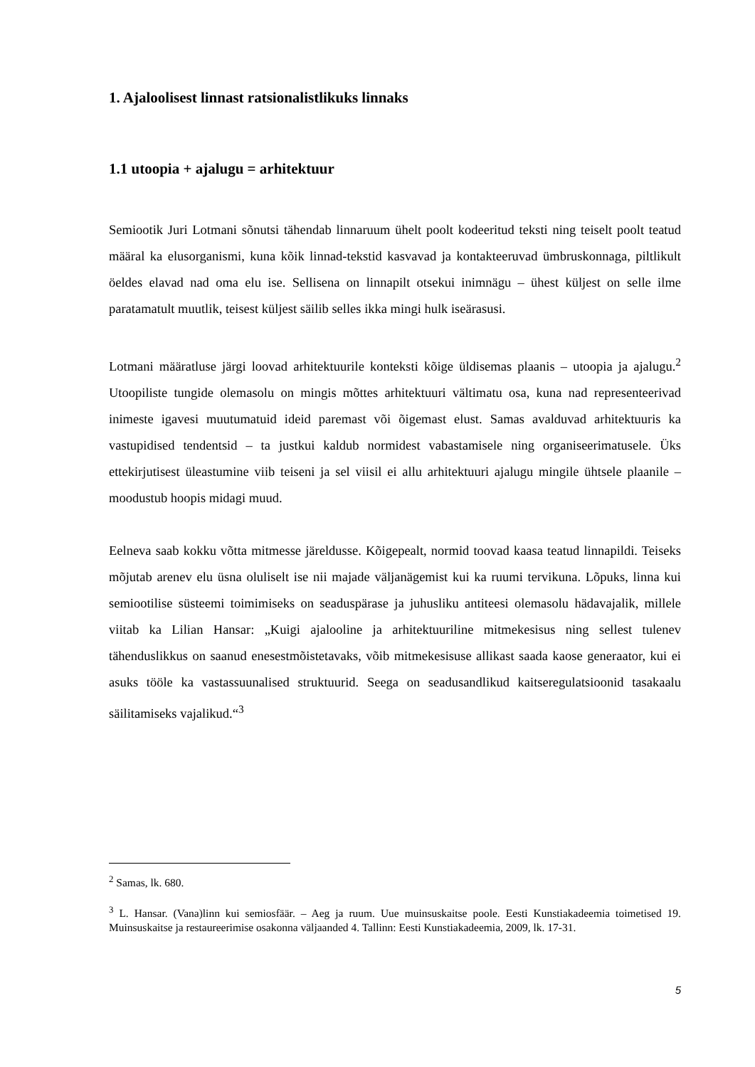1. Ajaloolisest linnast ratsionalistlikuks linnaks
1.1 utoopia + ajalugu = arhitektuur
Semiootik Juri Lotmani sõnutsi tähendab linnaruum ühelt poolt kodeeritud teksti ning teiselt poolt teatud määral ka elusorganismi, kuna kõik linnad-tekstid kasvavad ja kontakteeruvad ümbruskonnaga, piltlikult öeldes elavad nad oma elu ise. Sellisena on linnapilt otsekui inimnägu – ühest küljest on selle ilme paratamatult muutlik, teisest küljest säilib selles ikka mingi hulk iseärasusi.
Lotmani määratluse järgi loovad arhitektuurile konteksti kõige üldisemas plaanis – utoopia ja ajalugu.<sup>2</sup> Utoopiliste tungide olemasolu on mingis mõttes arhitektuuri vältimatu osa, kuna nad representeerivad inimeste igavesi muutumatuid ideid paremast või õigemast elust. Samas avalduvad arhitektuuris ka vastupidised tendentsid – ta justkui kaldub normidest vabastamisele ning organiseerimatusele. Üks ettekirjutisest üleastumine viib teiseni ja sel viisil ei allu arhitektuuri ajalugu mingile ühtsele plaanile – moodustub hoopis midagi muud.
Eelneva saab kokku võtta mitmesse järeldusse. Kõigepealt, normid toovad kaasa teatud linnapildi. Teiseks mõjutab arenev elu üsna oluliselt ise nii majade väljanägemist kui ka ruumi tervikuna. Lõpuks, linna kui semiootilise süsteemi toimimiseks on seaduspärase ja juhusliku antiteesi olemasolu hädavajalik, millele viitab ka Lilian Hansar: „Kuigi ajalooline ja arhitektuuriline mitmekesisus ning sellest tulenev tähenduslikkus on saanud enesestmõistetavaks, võib mitmekesisuse allikast saada kaose generaator, kui ei asuks tööle ka vastassuunalised struktuurid. Seega on seadusandlikud kaitseregulatsioonid tasakaalu säilitamiseks vajalikud.“<sup>3</sup>
<sup>2</sup> Samas, lk. 680.
<sup>3</sup> L. Hansar. (Vana)linn kui semiosfäär. – Aeg ja ruum. Uue muinsuskaitse poole. Eesti Kunstiakadeemia toimetised 19. Muinsuskaitse ja restaureerimise osakonna väljaanded 4. Tallinn: Eesti Kunstiakadeemia, 2009, lk. 17-31.
5